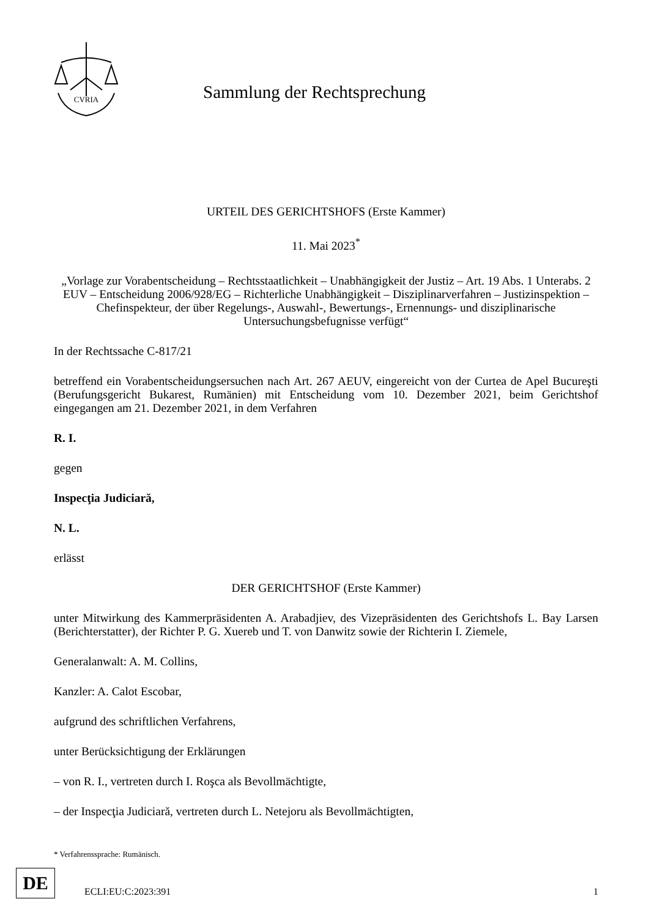CVRIA
Sammlung der Rechtsprechung
URTEIL DES GERICHTSHOFS (Erste Kammer)
11. Mai 2023<sup>*</sup>
„Vorlage zur Vorabentscheidung – Rechtsstaatlichkeit – Unabhängigkeit der Justiz – Art. 19 Abs. 1 Unterabs. 2 EUV – Entscheidung 2006/928/EG – Richterliche Unabhängigkeit – Disziplinarverfahren – Justizinspektion – Chefinspekteur, der über Regelungs-, Auswahl-, Bewertungs-, Ernennungs- und disziplinarische Untersuchungsbefugnisse verfügt“
In der Rechtssache C-817/21
betreffend ein Vorabentscheidungsersuchen nach Art. 267 AEUV, eingereicht von der Curtea de Apel Bucureşti (Berufungsgericht Bukarest, Rumänien) mit Entscheidung vom 10. Dezember 2021, beim Gerichtshof eingegangen am 21. Dezember 2021, in dem Verfahren
R. I.
gegen
Inspecţia Judiciară,
N. L.
erlässt
DER GERICHTSHOF (Erste Kammer)
unter Mitwirkung des Kammerpräsidenten A. Arabadjiev, des Vizepräsidenten des Gerichtshofs L. Bay Larsen (Berichterstatter), der Richter P. G. Xuereb und T. von Danwitz sowie der Richterin I. Ziemele,
Generalanwalt: A. M. Collins,
Kanzler: A. Calot Escobar,
aufgrund des schriftlichen Verfahrens,
unter Berücksichtigung der Erklärungen
– von R. I., vertreten durch I. Roşca als Bevollmächtigte,
– der Inspecţia Judiciară, vertreten durch L. Netejoru als Bevollmächtigten,
* Verfahrenssprache: Rumänisch.
DE
ECLI:EU:C:2023:391 1